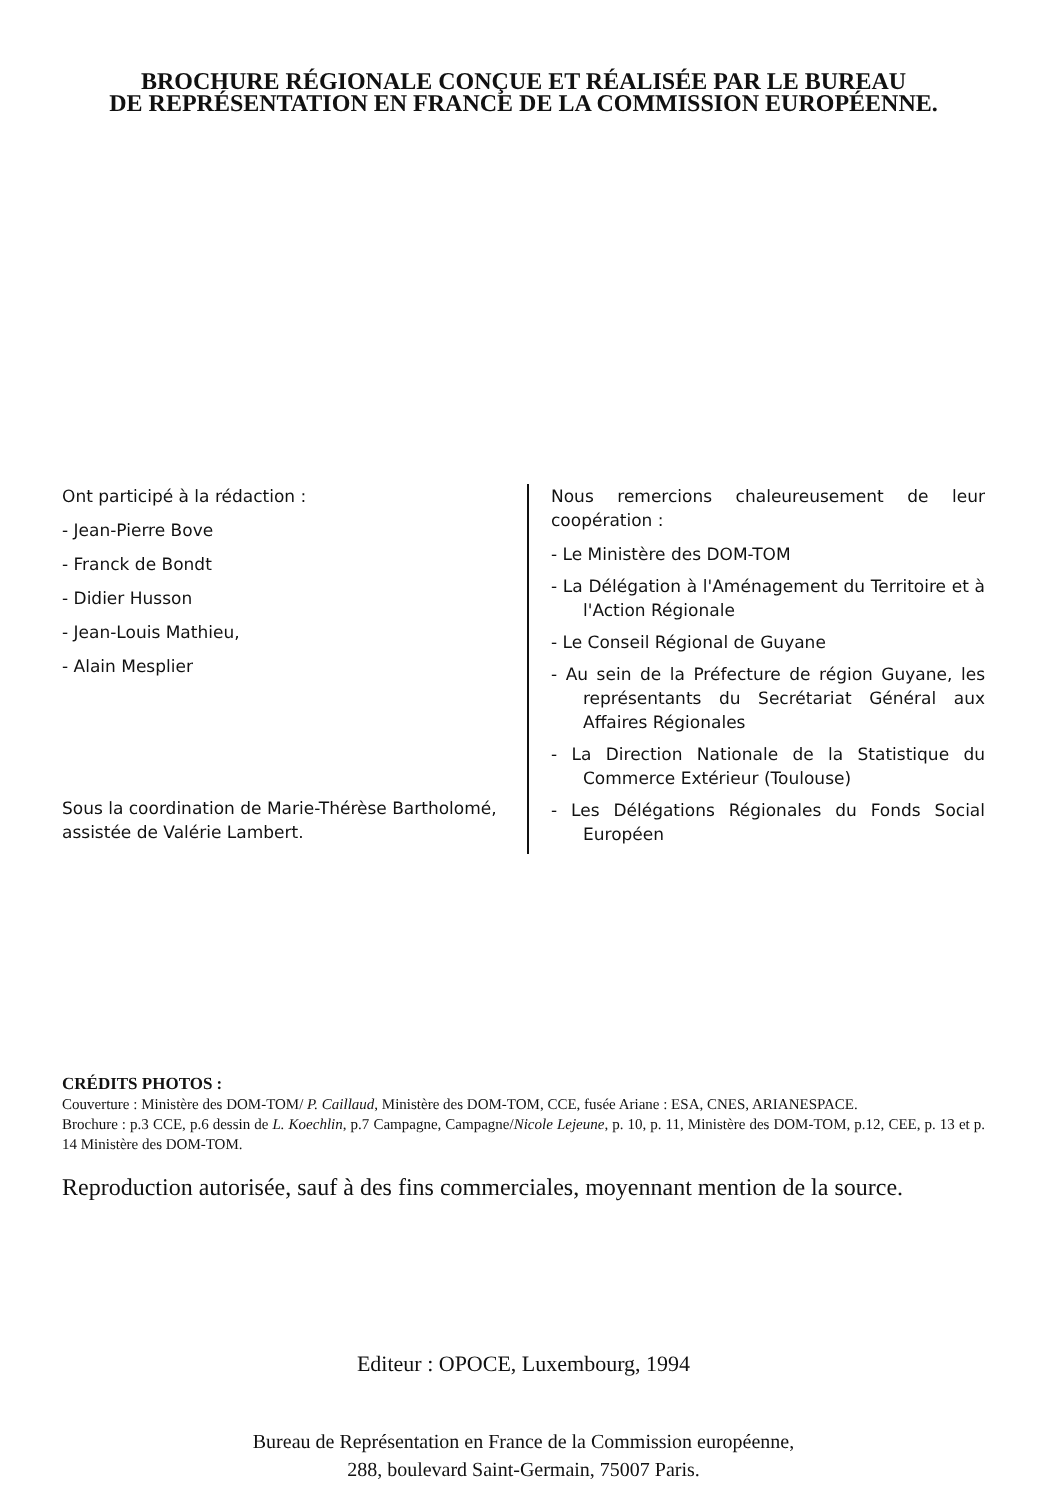BROCHURE RÉGIONALE CONÇUE ET RÉALISÉE PAR LE BUREAU
DE REPRÉSENTATION EN FRANCE DE LA COMMISSION EUROPÉENNE.
Ont participé à la rédaction :
- Jean-Pierre Bove
- Franck de Bondt
- Didier Husson
- Jean-Louis Mathieu,
- Alain Mesplier
Sous la coordination de Marie-Thérèse Bartholomé, assistée de Valérie Lambert.
Nous remercions chaleureusement de leur coopération :
- Le Ministère des DOM-TOM
- La Délégation à l'Aménagement du Territoire et à l'Action Régionale
- Le Conseil Régional de Guyane
- Au sein de la Préfecture de région Guyane, les représentants du Secrétariat Général aux Affaires Régionales
- La Direction Nationale de la Statistique du Commerce Extérieur (Toulouse)
- Les Délégations Régionales du Fonds Social Européen
CRÉDITS PHOTOS :
Couverture : Ministère des DOM-TOM/ P. Caillaud, Ministère des DOM-TOM, CCE, fusée Ariane : ESA, CNES, ARIANESPACE.
Brochure : p.3 CCE, p.6 dessin de L. Koechlin, p.7 Campagne, Campagne/Nicole Lejeune, p. 10, p. 11, Ministère des DOM-TOM, p.12, CEE, p. 13 et p. 14 Ministère des DOM-TOM.
Reproduction autorisée, sauf à des fins commerciales, moyennant mention de la source.
Editeur : OPOCE, Luxembourg, 1994
Bureau de Représentation en France de la Commission européenne,
288, boulevard Saint-Germain, 75007 Paris.